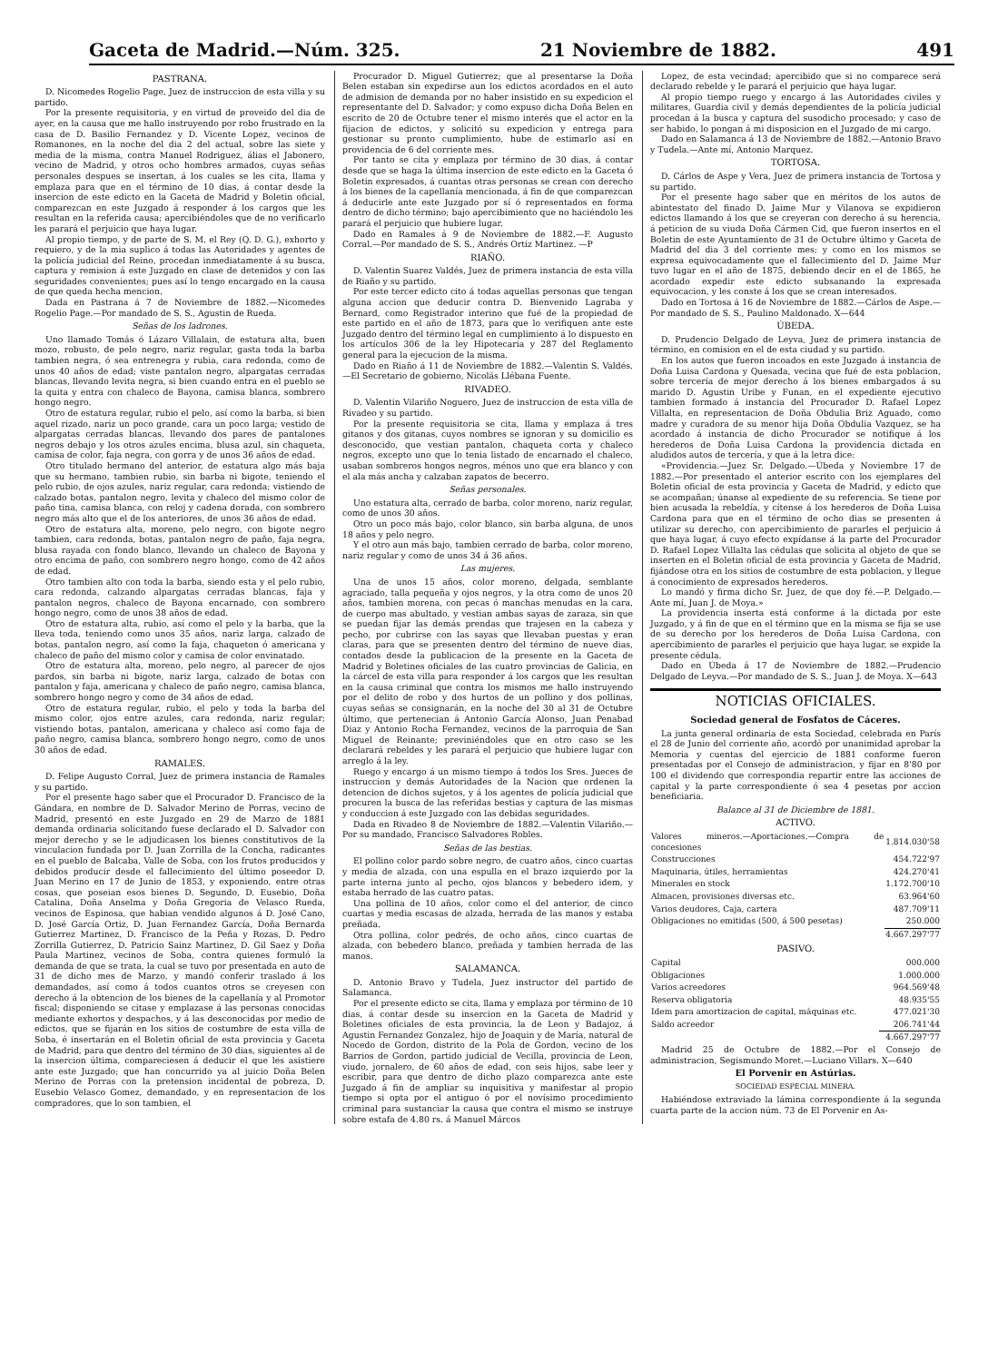Gaceta de Madrid.—Núm. 325. 21 Noviembre de 1882. 491
PASTRANA.
D. Nicomedes Rogelio Page, Juez de instruccion de esta villa y su partido.
Por la presente requisitoria, y en virtud de proveido del dia de ayer, en la causa que me hallo instruyendo por robo frustrado en la casa de D. Basilio Fernandez y D. Vicente Lopez, vecinos de Romanones, en la noche del dia 2 del actual, sobre las siete y media de la misma, contra Manuel Rodriguez, álias el Jabonero, vecino de Madrid, y otros ocho hombres armados, cuyas señas personales despues se insertan, á los cuales se les cita, llama y emplaza para que en el término de 10 dias, á contar desde la insercion de este edicto en la Gaceta de Madrid y Boletin oficial, comparezcan en este Juzgado á responder á los cargos que les resultan en la referida causa; apercibiéndoles que de no verificarlo les parará el perjuicio que haya lugar.
Al propio tiempo, y de parte de S. M. el Rey (Q. D. G.), exhorto y requiero, y de la mia suplico á todas las Autoridades y agentes de la policía judicial del Reino, procedan inmediatamente á su busca, captura y remision á este Juzgado en clase de detenidos y con las seguridades convenientes; pues así lo tengo encargado en la causa de que queda hecha mencion.
Dada en Pastrana á 7 de Noviembre de 1882.—Nicomedes Rogelio Page.—Por mandado de S. S., Agustin de Rueda.
Señas de los ladrones.
Uno llamado Tomás ó Lázaro Villalain, de estatura alta, buen mozo, robusto, de pelo negro, nariz regular, gasta toda la barba tambien negra, ó sea entrenegra y rubia, cara redonda, como de unos 40 años de edad; viste pantalon negro, alpargatas cerradas blancas, llevando levita negra, si bien cuando entra en el pueblo se la quita y entra con chaleco de Bayona, camisa blanca, sombrero hongo negro.
Otro de estatura regular, rubio el pelo, así como la barba, si bien aquel rizado, nariz un poco grande, cara un poco larga; vestido de alpargatas cerradas blancas, llevando dos pares de pantalones negros debajo y los otros azules encima, blusa azul, sin chaqueta, camisa de color, faja negra, con gorra y de unos 36 años de edad.
Otro titulado hermano del anterior, de estatura algo más baja que su hermano, tambien rubio, sin barba ni bigote, teniendo el pelo rubio, de ojos azules, nariz regular, cara redonda; vistiendo de calzado botas, pantalon negro, levita y chaleco del mismo color de paño tina, camisa blanca, con reloj y cadena dorada, con sombrero negro más alto que el de los anteriores, de unos 36 años de edad.
Otro de estatura alta, moreno, pelo negro, con bigote negro tambien, cara redonda, botas, pantalon negro de paño, faja negra, blusa rayada con fondo blanco, llevando un chaleco de Bayona y otro encima de paño, con sombrero negro hongo, como de 42 años de edad.
Otro tambien alto con toda la barba, siendo esta y el pelo rubio, cara redonda, calzando alpargatas cerradas blancas, faja y pantalon negros, chaleco de Bayona encarnado, con sombrero hongo negro, como de unos 38 años de edad.
Otro de estatura alta, rubio, así como el pelo y la barba, que la lleva toda, teniendo como unos 35 años, nariz larga, calzado de botas, pantalon negro, así como la faja, chaqueton ó americana y chaleco de paño del mismo color y camisa de color envinatado.
Otro de estatura alta, moreno, pelo negro, al parecer de ojos pardos, sin barba ni bigote, nariz larga, calzado de botas con pantalon y faja, americana y chaleco de paño negro, camisa blanca, sombrero hongo negro y como de 34 años de edad.
Otro de estatura regular, rubio, el pelo y toda la barba del mismo color, ojos entre azules, cara redonda, nariz regular; vistiendo botas, pantalon, americana y chaleco así como faja de paño negro, camisa blanca, sombrero hongo negro, como de unos 30 años de edad.
RAMALES.
D. Felipe Augusto Corral, Juez de primera instancia de Ramales y su partido.
Por el presente hago saber que el Procurador D. Francisco de la Gándara, en nombre de D. Salvador Merino de Porras, vecino de Madrid, presentó en este Juzgado en 29 de Marzo de 1881 demanda ordinaria solicitando fuese declarado el D. Salvador con mejor derecho y se le adjudicasen los bienes constitutivos de la vinculacion fundada por D. Juan Zorrilla de la Concha, radicantes en el pueblo de Balcaba, Valle de Soba, con los frutos producidos y debidos producir desde el fallecimiento del último poseedor D. Juan Merino en 17 de Junio de 1853, y exponiendo, entre otras cosas, que poseian esos bienes D. Segundo, D. Eusebio, Doña Catalina, Doña Anselma y Doña Gregoria de Velasco Rueda, vecinos de Espinosa, que habian vendido algunos á D. José Cano, D. José García Ortiz, D. Juan Fernandez García, Doña Bernarda Gutierrez Martinez, D. Francisco de la Peña y Rozas, D. Pedro Zorrilla Gutierrez, D. Patricio Sainz Martinez, D. Gil Saez y Doña Paula Martinez, vecinos de Soba, contra quienes formuló la demanda de que se trata, la cual se tuvo por presentada en auto de 31 de dicho mes de Marzo, y mandó conferir traslado á los demandados, así como á todos cuantos otros se creyesen con derecho á la obtencion de los bienes de la capellanía y al Promotor fiscal; disponiendo se citase y emplazase á las personas conocidas mediante exhortos y despachos, y á las desconocidas por medio de edictos, que se fijarán en los sitios de costumbre de esta villa de Soba, é insertarán en el Boletin oficial de esta provincia y Gaceta de Madrid, para que dentro del término de 30 dias, siguientes al de la insercion última, compareciesen á deducir el que les asistiere ante este Juzgado; que han concurrido ya al juicio Doña Belen Merino de Porras con la pretension incidental de pobreza, D. Eusebio Velasco Gomez, demandado, y en representacion de los compradores, que lo son tambien, el
Procurador D. Miguel Gutierrez; que al presentarse la Doña Belen estaban sin expedirse aun los edictos acordados en el auto de admision de demanda por no haber insistido en su expedicion el representante del D. Salvador; y como expuso dicha Doña Belen en escrito de 20 de Octubre tener el mismo interés que el actor en la fijacion de edictos, y solicitó su expedicion y entrega para gestionar su pronto cumplimiento, hube de estimarlo así en providencia de 6 del corriente mes.
Por tanto se cita y emplaza por término de 30 dias, á contar desde que se haga la última insercion de este edicto en la Gaceta ó Boletin expresados, á cuantas otras personas se crean con derecho á los bienes de la capellanía mencionada, á fin de que comparezcan á deducirle ante este Juzgado por sí ó representados en forma dentro de dicho término; bajo apercibimiento que no haciéndolo les parará el perjuicio que hubiere lugar.
Dado en Ramales á 9 de Noviembre de 1882.—F. Augusto Corral.—Por mandado de S. S., Andrés Ortiz Martinez. —P
RIAÑO.
D. Valentin Suarez Valdés, Juez de primera instancia de esta villa de Riaño y su partido.
Por este tercer edicto cito á todas aquellas personas que tengan alguna accion que deducir contra D. Bienvenido Lagraba y Bernard, como Registrador interino que fué de la propiedad de este partido en el año de 1873, para que lo verifiquen ante este Juzgado dentro del término legal en cumplimiento á lo dispuesto en los artículos 306 de la ley Hipotecaria y 287 del Reglamento general para la ejecucion de la misma.
Dado en Riaño á 11 de Noviembre de 1882.—Valentin S. Valdés.—El Secretario de gobierno, Nicolás Llébana Fuente.
RIVADEO.
D. Valentin Vilariño Noguero, Juez de instruccion de esta villa de Rivadeo y su partido.
Por la presente requisitoria se cita, llama y emplaza á tres gitanos y dos gitanas, cuyos nombres se ignoran y su domicilio es desconocido, que vestian pantalon, chaqueta corta y chaleco negros, excepto uno que lo tenia listado de encarnado el chaleco, usaban sombreros hongos negros, ménos uno que era blanco y con el ala más ancha y calzaban zapatos de becerro.
Señas personales.
Uno estatura alta, cerrado de barba, color moreno, nariz regular, como de unos 30 años.
Otro un poco más bajo, color blanco, sin barba alguna, de unos 18 años y pelo negro.
Y el otro aun más bajo, tambien cerrado de barba, color moreno, nariz regular y como de unos 34 á 36 años.
Las mujeres.
Una de unos 15 años, color moreno, delgada, semblante agraciado, talla pequeña y ojos negros, y la otra como de unos 20 años, tambien morena, con pecas ó manchas menudas en la cara, de cuerpo mas abultado, y vestian ambas sayas de zaraza, sin que se puedan fijar las demás prendas que trajesen en la cabeza y pecho, por cubrirse con las sayas que llevaban puestas y eran claras, para que se presenten dentro del término de nueve dias, contados desde la publicacion de la presente en la Gaceta de Madrid y Boletines oficiales de las cuatro provincias de Galicia, en la cárcel de esta villa para responder á los cargos que les resultan en la causa criminal que contra los mismos me hallo instruyendo por el delito de robo y dos hurtos de un pollino y dos pollinas, cuyas señas se consignarán, en la noche del 30 al 31 de Octubre último, que pertenecian á Antonio García Alonso, Juan Penabad Diaz y Antonio Rocha Fernandez, vecinos de la parroquia de San Miguel de Reinante; previniéndoles que en otro caso se les declarará rebeldes y les parará el perjuicio que hubiere lugar con arreglo á la ley.
Ruego y encargo á un mismo tiempo á todos los Sres. Jueces de instruccion y demás Autoridades de la Nacion que ordenen la detencion de dichos sujetos, y á los agentes de policía judicial que procuren la busca de las referidas bestias y captura de las mismas y conduccion á este Juzgado con las debidas seguridades.
Dada en Rivadeo 8 de Noviembre de 1882.—Valentin Vilariño.—Por su mandado, Francisco Salvadores Robles.
Señas de las bestias.
El pollino color pardo sobre negro, de cuatro años, cinco cuartas y media de alzada, con una espulla en el brazo izquierdo por la parte interna junto al pecho, ojos blancos y bebedero idem, y estaba herrado de las cuatro patas.
Una pollina de 10 años, color como el del anterior, de cinco cuartas y media escasas de alzada, herrada de las manos y estaba preñada.
Otra pollina, color pedrés, de ocho años, cinco cuartas de alzada, con bebedero blanco, preñada y tambien herrada de las manos.
SALAMANCA.
D. Antonio Bravo y Tudela, Juez instructor del partido de Salamanca.
Por el presente edicto se cita, llama y emplaza por término de 10 dias, á contar desde su insercion en la Gaceta de Madrid y Boletines oficiales de esta provincia, la de Leon y Badajoz, á Agustin Fernandez Gonzalez, hijo de Joaquin y de María, natural de Nocedo de Gordon, distrito de la Pola de Gordon, vecino de los Barrios de Gordon, partido judicial de Vecilla, provincia de Leon, viudo, jornalero, de 60 años de edad, con seis hijos, sabe leer y escribir, para que dentro de dicho plazo comparezca ante este Juzgado á fin de ampliar su inquisitiva y manifestar al propio tiempo si opta por el antiguo ó por el novísimo procedimiento criminal para sustanciar la causa que contra el mismo se instruye sobre estafa de 4.80 rs. á Manuel Márcos
Lopez, de esta vecindad; apercibido que si no comparece será declarado rebelde y le parará el perjuicio que haya lugar.
Al propio tiempo ruego y encargo á las Autoridades civiles y militares, Guardia civil y demás dependientes de la policía judicial procedan á la busca y captura del susodicho procesado; y caso de ser habido, lo pongan á mi disposicion en el Juzgado de mi cargo.
Dado en Salamanca á 13 de Noviembre de 1882.—Antonio Bravo y Tudela.—Ante mí, Antonio Marquez.
TORTOSA.
D. Cárlos de Aspe y Vera, Juez de primera instancia de Tortosa y su partido.
Por el presente hago saber que en méritos de los autos de abintestato del finado D. Jaime Mur y Vilanova se expidieron edictos llamando á los que se creyeran con derecho á su herencia, á peticion de su viuda Doña Cármen Cid, que fueron insertos en el Boletin de este Ayuntamiento de 31 de Octubre último y Gaceta de Madrid del dia 3 del corriente mes; y como en los mismos se expresa equivocadamente que el fallecimiento del D. Jaime Mur tuvo lugar en el año de 1875, debiendo decir en el de 1865, he acordado expedir este edicto subsanando la expresada equivocacion, y les conste á los que se crean interesados.
Dado en Tortosa á 16 de Noviembre de 1882.—Cárlos de Aspe.—Por mandado de S. S., Paulino Maldonado. X—644
ÚBEDA.
D. Prudencio Delgado de Leyva, Juez de primera instancia de término, en comision en el de esta ciudad y su partido.
En los autos que fueron incoados en este Juzgado á instancia de Doña Luisa Cardona y Quesada, vecina que fué de esta poblacion, sobre tercería de mejor derecho á los bienes embargados á su marido D. Agustin Uribe y Funan, en el expediente ejecutivo tambien formado á instancia del Procurador D. Rafael Lopez Villalta, en representacion de Doña Obdulia Briz Aguado, como madre y curadora de su menor hija Doña Obdulia Vazquez, se ha acordado á instancia de dicho Procurador se notifique á los herederos de Doña Luisa Cardona la providencia dictada en aludidos autos de tercería, y que á la letra dice:
«Providencia.—Juez Sr. Delgado.—Úbeda y Noviembre 17 de 1882.—Por presentado el anterior escrito con los ejemplares del Boletin oficial de esta provincia y Gaceta de Madrid, y edicto que se acompañan; únanse al expediente de su referencia. Se tiene por bien acusada la rebeldía, y cítense á los herederos de Doña Luisa Cardona para que en el término de ocho dias se presenten á utilizar su derecho, con apercibimiento de pararles el perjuicio á que haya lugar, á cuyo efecto expídanse á la parte del Procurador D. Rafael Lopez Villalta las cédulas que solicita al objeto de que se inserten en el Boletin oficial de esta provincia y Gaceta de Madrid, fijándose otra en los sitios de costumbre de esta poblacion, y llegue á conocimiento de expresados herederos.
Lo mandó y firma dicho Sr. Juez, de que doy fé.—P. Delgado.—Ante mí, Juan J. de Moya.»
La providencia inserta está conforme á la dictada por este Juzgado, y á fin de que en el término que en la misma se fija se use de su derecho por los herederos de Doña Luisa Cardona, con apercibimiento de pararles el perjuicio que haya lugar, se expide la presente cédula.
Dado en Úbeda á 17 de Noviembre de 1882.—Prudencio Delgado de Leyva.—Por mandado de S. S., Juan J. de Moya. X—643
NOTICIAS OFICIALES.
Sociedad general de Fosfatos de Cáceres.
La junta general ordinaria de esta Sociedad, celebrada en París el 28 de Junio del corriente año, acordó por unanimidad aprobar la Memoria y cuentas del ejercicio de 1881 conforme fueron presentadas por el Consejo de administracion, y fijar en 8'80 por 100 el dividendo que correspondia repartir entre las acciones de capital y la parte correspondiente ó sea 4 pesetas por accion beneficiaria.
Balance al 31 de Diciembre de 1881.
ACTIVO.
| Valores mineros.—Aportaciones.—Compra de concesiones | 1.814.030'58 |
| Construcciones | 454.722'97 |
| Maquinaria, útiles, herramientas | 424.270'41 |
| Minerales en stock | 1.172.700'10 |
| Almacen, provisiones diversas etc. | 63.964'60 |
| Varios deudores, Caja, cartera | 487.709'11 |
| Obligaciones no emitidas (500, á 500 pesetas) | 250.000 |
| | 4.667.297'77 |
PASIVO.
| Capital | 000.000 |
| Obligaciones | 1.000.000 |
| Varios acreedores | 964.569'48 |
| Reserva obligatoria | 48.935'55 |
| Idem para amortizacion de capital, máquinas etc. | 477.021'30 |
| Saldo acreedor | 206.741'44 |
| | 4.667.297'77 |
Madrid 25 de Octubre de 1882.—Por el Consejo de administracion, Segismundo Moret.—Luciano Villars. X—640
El Porvenir en Astúrias.
SOCIEDAD ESPECIAL MINERA.
Habiéndose extraviado la lámina correspondiente á la segunda cuarta parte de la accion núm. 73 de El Porvenir en As-